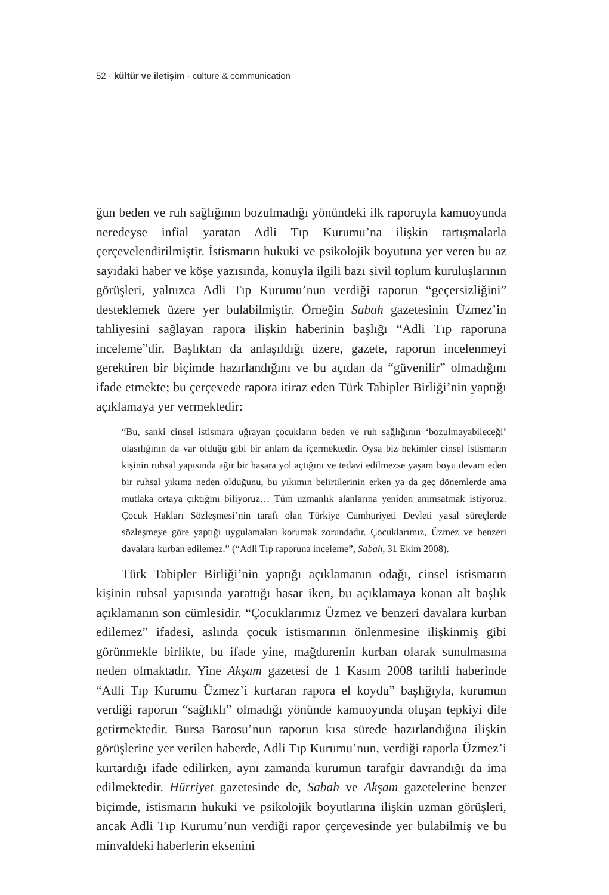52 · kültür ve iletişim · culture & communication
ğun beden ve ruh sağlığının bozulmadığı yönündeki ilk raporuyla kamuoyunda neredeyse infial yaratan Adli Tıp Kurumu’na ilişkin tartışmalarla çerçevelendirilmiştir. İstismarın hukuki ve psikolojik boyutuna yer veren bu az sayıdaki haber ve köşe yazısında, konuyla ilgili bazı sivil toplum kuruluşlarının görüşleri, yalnızca Adli Tıp Kurumu’nun verdiği raporun “geçersizliğini” desteklemek üzere yer bulabilmiştir. Örneğin Sabah gazetesinin Üzmez’in tahliyesini sağlayan rapora ilişkin haberinin başlığı “Adli Tıp raporuna inceleme”dir. Başlıktan da anlaşıldığı üzere, gazete, raporun incelenmeyi gerektiren bir biçimde hazırlandığını ve bu açıdan da “güvenilir” olmadığını ifade etmekte; bu çerçevede rapora itiraz eden Türk Tabipler Birliği’nin yaptığı açıklamaya yer vermektedir:
“Bu, sanki cinsel istismara uğrayan çocukların beden ve ruh sağlığının ‘bozulmayabileceği’ olasılığının da var olduğu gibi bir anlam da içermektedir. Oysa biz hekimler cinsel istismarın kişinin ruhsal yapısında ağır bir hasara yol açtığını ve tedavi edilmezse yaşam boyu devam eden bir ruhsal yıkıma neden olduğunu, bu yıkımın belirtilerinin erken ya da geç dönemlerde ama mutlaka ortaya çıktığını biliyoruz… Tüm uzmanlık alanlarına yeniden anımsatmak istiyoruz. Çocuk Hakları Sözleşmesi’nin tarafı olan Türkiye Cumhuriyeti Devleti yasal süreçlerde sözleşmeye göre yaptığı uygulamaları korumak zorundadır. Çocuklarımız, Üzmez ve benzeri davalara kurban edilemez.” (“Adli Tıp raporuna inceleme”, Sabah, 31 Ekim 2008).
Türk Tabipler Birliği’nin yaptığı açıklamanın odağı, cinsel istismarın kişinin ruhsal yapısında yarattığı hasar iken, bu açıklamaya konan alt başlık açıklamanın son cümlesidir. “Çocuklarımız Üzmez ve benzeri davalara kurban edilemez” ifadesi, aslında çocuk istismarının önlenmesine ilişkinmiş gibi görünmekle birlikte, bu ifade yine, mağdurenin kurban olarak sunulmasına neden olmaktadır. Yine Akşam gazetesi de 1 Kasım 2008 tarihli haberinde “Adli Tıp Kurumu Üzmez’i kurtaran rapora el koydu” başlığıyla, kurumun verdiği raporun “sağlıklı” olmadığı yönünde kamuoyunda oluşan tepkiyi dile getirmektedir. Bursa Barosu’nun raporun kısa sürede hazırlandığına ilişkin görüşlerine yer verilen haberde, Adli Tıp Kurumu’nun, verdiği raporla Üzmez’i kurtardığı ifade edilirken, aynı zamanda kurumun tarafgir davrandığı da ima edilmektedir. Hürriyet gazetesinde de, Sabah ve Akşam gazetelerine benzer biçimde, istismarın hukuki ve psikolojik boyutlarına ilişkin uzman görüşleri, ancak Adli Tıp Kurumu’nun verdiği rapor çerçevesinde yer bulabilmiş ve bu minvaldeki haberlerin eksenini